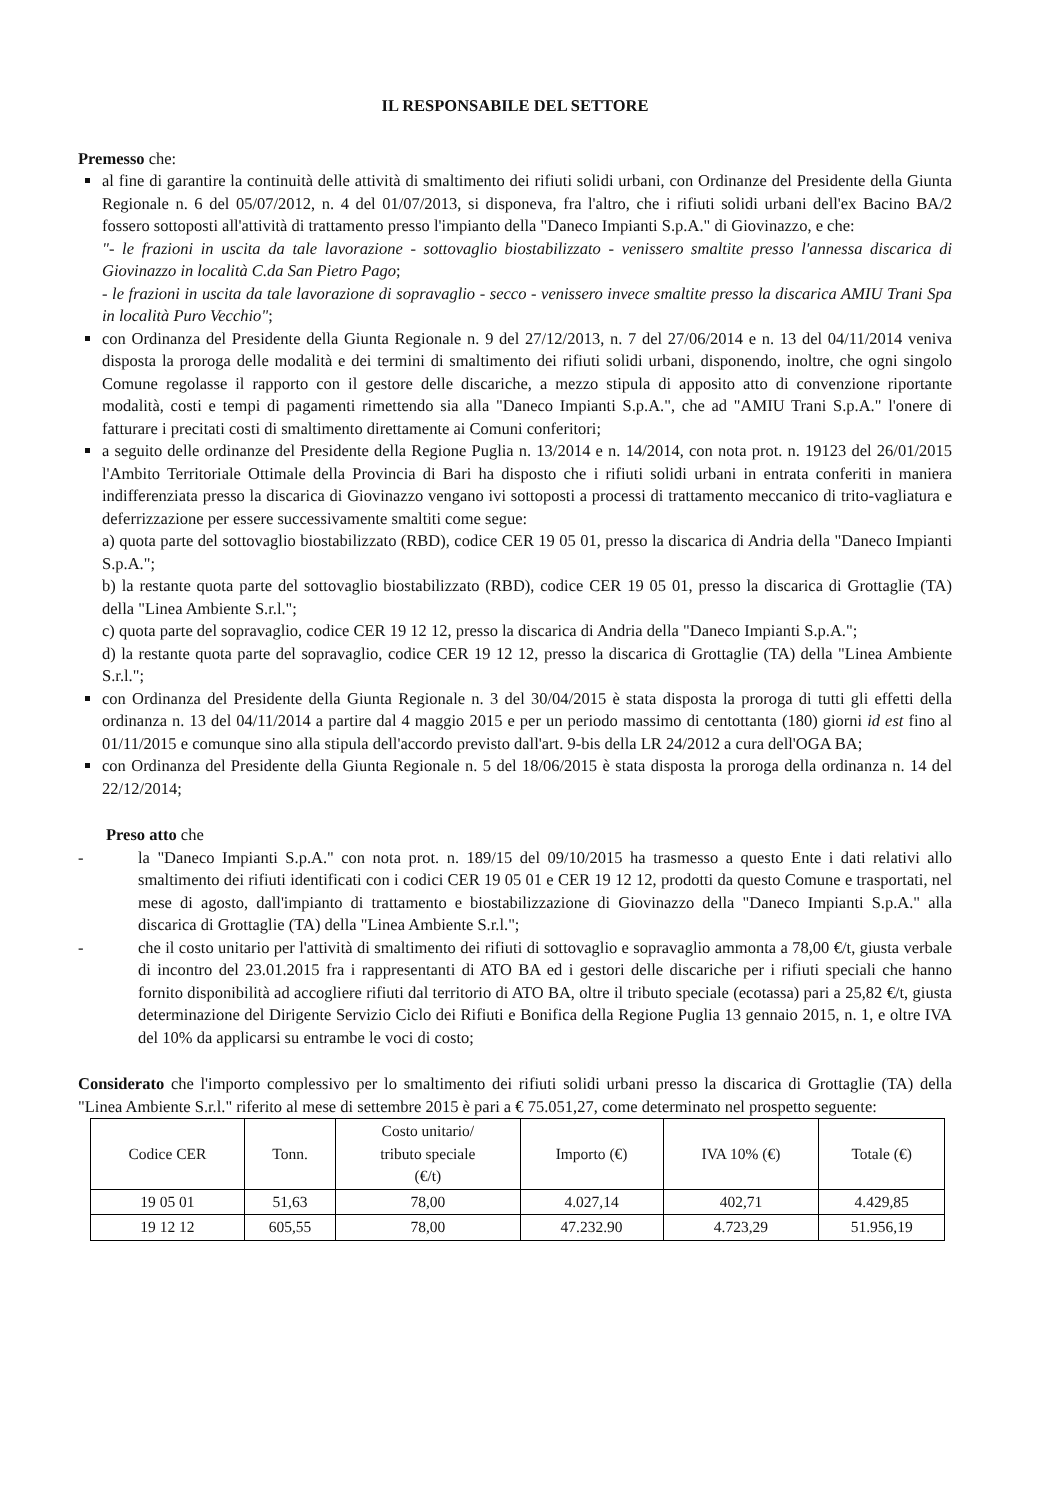IL RESPONSABILE DEL SETTORE
Premesso che:
al fine di garantire la continuità delle attività di smaltimento dei rifiuti solidi urbani, con Ordinanze del Presidente della Giunta Regionale n. 6 del 05/07/2012, n. 4 del 01/07/2013, si disponeva, fra l'altro, che i rifiuti solidi urbani dell'ex Bacino BA/2 fossero sottoposti all'attività di trattamento presso l'impianto della "Daneco Impianti S.p.A." di Giovinazzo, e che:
"- le frazioni in uscita da tale lavorazione - sottovaglio biostabilizzato - venissero smaltite presso l'annessa discarica di Giovinazzo in località C.da San Pietro Pago;
- le frazioni in uscita da tale lavorazione di sopravaglio - secco - venissero invece smaltite presso la discarica AMIU Trani Spa in località Puro Vecchio";
con Ordinanza del Presidente della Giunta Regionale n. 9 del 27/12/2013, n. 7 del 27/06/2014 e n. 13 del 04/11/2014 veniva disposta la proroga delle modalità e dei termini di smaltimento dei rifiuti solidi urbani, disponendo, inoltre, che ogni singolo Comune regolasse il rapporto con il gestore delle discariche, a mezzo stipula di apposito atto di convenzione riportante modalità, costi e tempi di pagamenti rimettendo sia alla "Daneco Impianti S.p.A.", che ad "AMIU Trani S.p.A." l'onere di fatturare i precitati costi di smaltimento direttamente ai Comuni conferitori;
a seguito delle ordinanze del Presidente della Regione Puglia n. 13/2014 e n. 14/2014, con nota prot. n. 19123 del 26/01/2015 l'Ambito Territoriale Ottimale della Provincia di Bari ha disposto che i rifiuti solidi urbani in entrata conferiti in maniera indifferenziata presso la discarica di Giovinazzo vengano ivi sottoposti a processi di trattamento meccanico di trito-vagliatura e deferrizzazione per essere successivamente smaltiti come segue:
a) quota parte del sottovaglio biostabilizzato (RBD), codice CER 19 05 01, presso la discarica di Andria della "Daneco Impianti S.p.A.";
b) la restante quota parte del sottovaglio biostabilizzato (RBD), codice CER 19 05 01, presso la discarica di Grottaglie (TA) della "Linea Ambiente S.r.l.";
c) quota parte del sopravaglio, codice CER 19 12 12, presso la discarica di Andria della "Daneco Impianti S.p.A.";
d) la restante quota parte del sopravaglio, codice CER 19 12 12, presso la discarica di Grottaglie (TA) della "Linea Ambiente S.r.l.";
con Ordinanza del Presidente della Giunta Regionale n. 3 del 30/04/2015 è stata disposta la proroga di tutti gli effetti della ordinanza n. 13 del 04/11/2014 a partire dal 4 maggio 2015 e per un periodo massimo di centottanta (180) giorni id est fino al 01/11/2015 e comunque sino alla stipula dell'accordo previsto dall'art. 9-bis della LR 24/2012 a cura dell'OGA BA;
con Ordinanza del Presidente della Giunta Regionale n. 5 del 18/06/2015 è stata disposta la proroga della ordinanza n. 14 del 22/12/2014;
Preso atto che
- la "Daneco Impianti S.p.A." con nota prot. n. 189/15 del 09/10/2015 ha trasmesso a questo Ente i dati relativi allo smaltimento dei rifiuti identificati con i codici CER 19 05 01 e CER 19 12 12, prodotti da questo Comune e trasportati, nel mese di agosto, dall'impianto di trattamento e biostabilizzazione di Giovinazzo della "Daneco Impianti S.p.A." alla discarica di Grottaglie (TA) della "Linea Ambiente S.r.l.";
- che il costo unitario per l'attività di smaltimento dei rifiuti di sottovaglio e sopravaglio ammonta a 78,00 €/t, giusta verbale di incontro del 23.01.2015 fra i rappresentanti di ATO BA ed i gestori delle discariche per i rifiuti speciali che hanno fornito disponibilità ad accogliere rifiuti dal territorio di ATO BA, oltre il tributo speciale (ecotassa) pari a 25,82 €/t, giusta determinazione del Dirigente Servizio Ciclo dei Rifiuti e Bonifica della Regione Puglia 13 gennaio 2015, n. 1, e oltre IVA del 10% da applicarsi su entrambe le voci di costo;
Considerato che l'importo complessivo per lo smaltimento dei rifiuti solidi urbani presso la discarica di Grottaglie (TA) della "Linea Ambiente S.r.l." riferito al mese di settembre 2015 è pari a € 75.051,27, come determinato nel prospetto seguente:
| Codice CER | Tonn. | Costo unitario/ tributo speciale (€/t) | Importo (€) | IVA 10% (€) | Totale (€) |
| --- | --- | --- | --- | --- | --- |
| 19 05 01 | 51,63 | 78,00 | 4.027,14 | 402,71 | 4.429,85 |
| 19 12 12 | 605,55 | 78,00 | 47.232.90 | 4.723,29 | 51.956,19 |